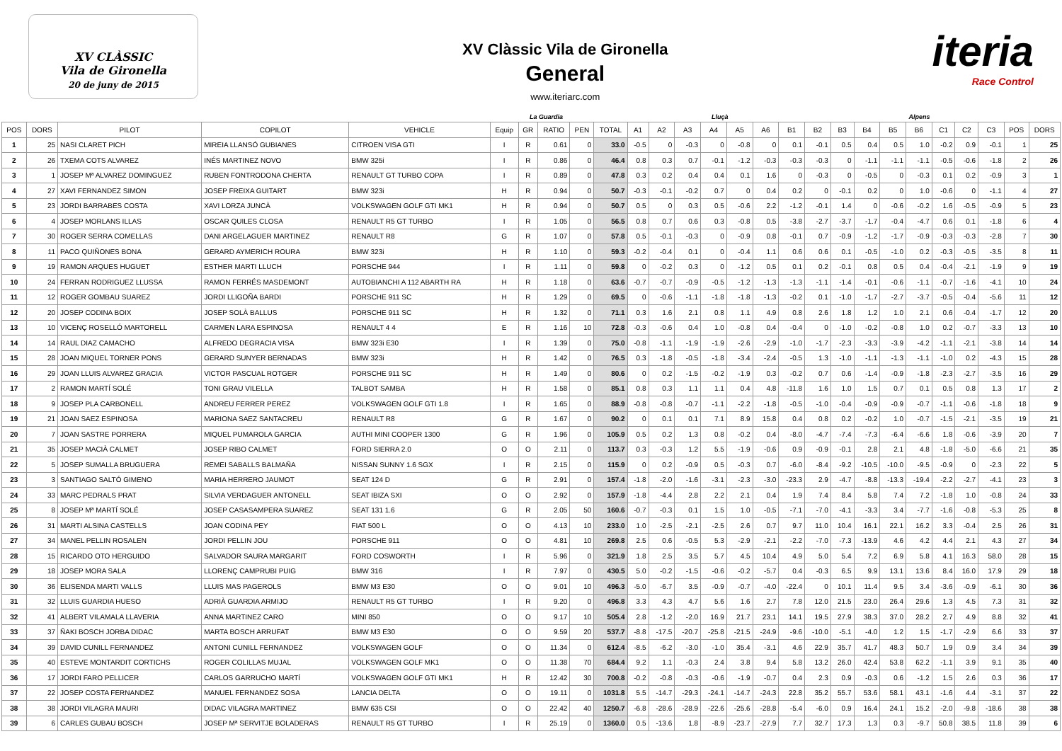XV CLÀSSIC
Vila de Gironella
20 de juny de 2015
XV Clàssic Vila de Gironella
General
www.iteriarc.com
iteria
Race Control
La Guardia Lluçà Alpens
| POS | DORS | PILOT | COPILOT | VEHICLE | Equip | GR | RATIO | PEN | TOTAL | A1 | A2 | A3 | A4 | A5 | A6 | B1 | B2 | B3 | B4 | B5 | B6 | C1 | C2 | C3 | POS | DORS |
| --- | --- | --- | --- | --- | --- | --- | --- | --- | --- | --- | --- | --- | --- | --- | --- | --- | --- | --- | --- | --- | --- | --- | --- | --- | --- | --- |
| 1 | 25 | NASI CLARET PICH | MIREIA LLANSÓ GUBIANES | CITROEN VISA GTI | I | R | 0.61 | 0 | 33.0 | -0.5 | 0 | -0.3 | 0 | -0.8 | 0 | 0.1 | -0.1 | 0.5 | 0.4 | 0.5 | 1.0 | -0.2 | 0.9 | -0.1 | 1 | 25 |
| 2 | 26 | TXEMA COTS ALVAREZ | INÉS MARTINEZ NOVO | BMW 325i | I | R | 0.86 | 0 | 46.4 | 0.8 | 0.3 | 0.7 | -0.1 | -1.2 | -0.3 | -0.3 | -0.3 | 0 | -1.1 | -1.1 | -1.1 | -0.5 | -0.6 | -1.8 | 2 | 26 |
| 3 | 1 | JOSEP Mª ALVAREZ DOMINGUEZ | RUBEN FONTRODONA CHERTA | RENAULT GT TURBO COPA | I | R | 0.89 | 0 | 47.8 | 0.3 | 0.2 | 0.4 | 0.4 | 0.1 | 1.6 | 0 | -0.3 | 0 | -0.5 | 0 | -0.3 | 0.1 | 0.2 | -0.9 | 3 | 1 |
| 4 | 27 | XAVI FERNANDEZ SIMON | JOSEP FREIXA GUITART | BMW 323i | H | R | 0.94 | 0 | 50.7 | -0.3 | -0.1 | -0.2 | 0.7 | 0 | 0.4 | 0.2 | 0 | -0.1 | 0.2 | 0 | 1.0 | -0.6 | 0 | -1.1 | 4 | 27 |
| 5 | 23 | JORDI BARRABES COSTA | XAVI LORZA JUNCÀ | VOLKSWAGEN GOLF GTI MK1 | H | R | 0.94 | 0 | 50.7 | 0.5 | 0 | 0.3 | 0.5 | -0.6 | 2.2 | -1.2 | -0.1 | 1.4 | 0 | -0.6 | -0.2 | 1.6 | -0.5 | -0.9 | 5 | 23 |
| 6 | 4 | JOSEP MORLANS ILLAS | OSCAR QUILES CLOSA | RENAULT R5 GT TURBO | I | R | 1.05 | 0 | 56.5 | 0.8 | 0.7 | 0.6 | 0.3 | -0.8 | 0.5 | -3.8 | -2.7 | -3.7 | -1.7 | -0.4 | -4.7 | 0.6 | 0.1 | -1.8 | 6 | 4 |
| 7 | 30 | ROGER SERRA COMELLAS | DANI ARGELAGUER MARTINEZ | RENAULT R8 | G | R | 1.07 | 0 | 57.8 | 0.5 | -0.1 | -0.3 | 0 | -0.9 | 0.8 | -0.1 | 0.7 | -0.9 | -1.2 | -1.7 | -0.9 | -0.3 | -0.3 | -2.8 | 7 | 30 |
| 8 | 11 | PACO QUIÑONES BONA | GERARD AYMERICH ROURA | BMW 323i | H | R | 1.10 | 0 | 59.3 | -0.2 | -0.4 | 0.1 | 0 | -0.4 | 1.1 | 0.6 | 0.6 | 0.1 | -0.5 | -1.0 | 0.2 | -0.3 | -0.5 | -3.5 | 8 | 11 |
| 9 | 19 | RAMON ARQUES HUGUET | ESTHER MARTI LLUCH | PORSCHE 944 | I | R | 1.11 | 0 | 59.8 | 0 | -0.2 | 0.3 | 0 | -1.2 | 0.5 | 0.1 | 0.2 | -0.1 | 0.8 | 0.5 | 0.4 | -0.4 | -2.1 | -1.9 | 9 | 19 |
| 10 | 24 | FERRAN RODRIGUEZ LLUSSA | RAMON FERRÉS MASDEMONT | AUTOBIANCHI A 112 ABARTH RA | H | R | 1.18 | 0 | 63.6 | -0.7 | -0.7 | -0.9 | -0.5 | -1.2 | -1.3 | -1.3 | -1.1 | -1.4 | -0.1 | -0.6 | -1.1 | -0.7 | -1.6 | -4.1 | 10 | 24 |
| 11 | 12 | ROGER GOMBAU SUAREZ | JORDI LLIGOÑA BARDI | PORSCHE 911 SC | H | R | 1.29 | 0 | 69.5 | 0 | -0.6 | -1.1 | -1.8 | -1.8 | -1.3 | -0.2 | 0.1 | -1.0 | -1.7 | -2.7 | -3.7 | -0.5 | -0.4 | -5.6 | 11 | 12 |
| 12 | 20 | JOSEP CODINA BOIX | JOSEP SOLÀ BALLUS | PORSCHE 911 SC | H | R | 1.32 | 0 | 71.1 | 0.3 | 1.6 | 2.1 | 0.8 | 1.1 | 4.9 | 0.8 | 2.6 | 1.8 | 1.2 | 1.0 | 2.1 | 0.6 | -0.4 | -1.7 | 12 | 20 |
| 13 | 10 | VICENÇ ROSELLÓ MARTORELL | CARMEN LARA ESPINOSA | RENAULT 4 4 | E | R | 1.16 | 10 | 72.8 | -0.3 | -0.6 | 0.4 | 1.0 | -0.8 | 0.4 | -0.4 | 0 | -1.0 | -0.2 | -0.8 | 1.0 | 0.2 | -0.7 | -3.3 | 13 | 10 |
| 14 | 14 | RAUL DIAZ CAMACHO | ALFREDO DEGRACIA VISA | BMW 323i E30 | I | R | 1.39 | 0 | 75.0 | -0.8 | -1.1 | -1.9 | -1.9 | -2.6 | -2.9 | -1.0 | -1.7 | -2.3 | -3.3 | -3.9 | -4.2 | -1.1 | -2.1 | -3.8 | 14 | 14 |
| 15 | 28 | JOAN MIQUEL TORNER PONS | GERARD SUNYER BERNADAS | BMW 323i | H | R | 1.42 | 0 | 76.5 | 0.3 | -1.8 | -0.5 | -1.8 | -3.4 | -2.4 | -0.5 | 1.3 | -1.0 | -1.1 | -1.3 | -1.1 | -1.0 | 0.2 | -4.3 | 15 | 28 |
| 16 | 29 | JOAN LLUIS ALVAREZ GRACIA | VICTOR PASCUAL ROTGER | PORSCHE 911 SC | H | R | 1.49 | 0 | 80.6 | 0 | 0.2 | -1.5 | -0.2 | -1.9 | 0.3 | -0.2 | 0.7 | 0.6 | -1.4 | -0.9 | -1.8 | -2.3 | -2.7 | -3.5 | 16 | 29 |
| 17 | 2 | RAMON MARTÍ SOLÉ | TONI GRAU VILELLA | TALBOT SAMBA | H | R | 1.58 | 0 | 85.1 | 0.8 | 0.3 | 1.1 | 1.1 | 0.4 | 4.8 | -11.8 | 1.6 | 1.0 | 1.5 | 0.7 | 0.1 | 0.5 | 0.8 | 1.3 | 17 | 2 |
| 18 | 9 | JOSEP PLA CARBONELL | ANDREU FERRER PEREZ | VOLKSWAGEN GOLF GTI 1.8 | I | R | 1.65 | 0 | 88.9 | -0.8 | -0.8 | -0.7 | -1.1 | -2.2 | -1.8 | -0.5 | -1.0 | -0.4 | -0.9 | -0.9 | -0.7 | -1.1 | -0.6 | -1.8 | 18 | 9 |
| 19 | 21 | JOAN SAEZ ESPINOSA | MARIONA SAEZ SANTACREU | RENAULT R8 | G | R | 1.67 | 0 | 90.2 | 0 | 0.1 | 0.1 | 7.1 | 8.9 | 15.8 | 0.4 | 0.8 | 0.2 | -0.2 | 1.0 | -0.7 | -1.5 | -2.1 | -3.5 | 19 | 21 |
| 20 | 7 | JOAN SASTRE PORRERA | MIQUEL PUMAROLA GARCIA | AUTHI MINI COOPER 1300 | G | R | 1.96 | 0 | 105.9 | 0.5 | 0.2 | 1.3 | 0.8 | -0.2 | 0.4 | -8.0 | -4.7 | -7.4 | -7.3 | -6.4 | -6.6 | 1.8 | -0.6 | -3.9 | 20 | 7 |
| 21 | 35 | JOSEP MACIÀ CALMET | JOSEP RIBO CALMET | FORD SIERRA 2.0 | O | O | 2.11 | 0 | 113.7 | 0.3 | -0.3 | 1.2 | 5.5 | -1.9 | -0.6 | 0.9 | -0.9 | -0.1 | 2.8 | 2.1 | 4.8 | -1.8 | -5.0 | -6.6 | 21 | 35 |
| 22 | 5 | JOSEP SUMALLA BRUGUERA | REMEI SABALLS BALMAÑA | NISSAN SUNNY 1.6 SGX | I | R | 2.15 | 0 | 115.9 | 0 | 0.2 | -0.9 | 0.5 | -0.3 | 0.7 | -6.0 | -8.4 | -9.2 | -10.5 | -10.0 | -9.5 | -0.9 | 0 | -2.3 | 22 | 5 |
| 23 | 3 | SANTIAGO SALTÓ GIMENO | MARIA HERRERO JAUMOT | SEAT 124 D | G | R | 2.91 | 0 | 157.4 | -1.8 | -2.0 | -1.6 | -3.1 | -2.3 | -3.0 | -23.3 | 2.9 | -4.7 | -8.8 | -13.3 | -19.4 | -2.2 | -2.7 | -4.1 | 23 | 3 |
| 24 | 33 | MARC PEDRALS PRAT | SILVIA VERDAGUER ANTONELL | SEAT IBIZA SXI | O | O | 2.92 | 0 | 157.9 | -1.8 | -4.4 | 2.8 | 2.2 | 2.1 | 0.4 | 1.9 | 7.4 | 8.4 | 5.8 | 7.4 | 7.2 | -1.8 | 1.0 | -0.8 | 24 | 33 |
| 25 | 8 | JOSEP Mª MARTÍ SOLÉ | JOSEP CASASAMPERA SUAREZ | SEAT 131 1.6 | G | R | 2.05 | 50 | 160.6 | -0.7 | -0.3 | 0.1 | 1.5 | 1.0 | -0.5 | -7.1 | -7.0 | -4.1 | -3.3 | 3.4 | -7.7 | -1.6 | -0.8 | -5.3 | 25 | 8 |
| 26 | 31 | MARTI ALSINA CASTELLS | JOAN CODINA PEY | FIAT 500 L | O | O | 4.13 | 10 | 233.0 | 1.0 | -2.5 | -2.1 | -2.5 | 2.6 | 0.7 | 9.7 | 11.0 | 10.4 | 16.1 | 22.1 | 16.2 | 3.3 | -0.4 | 2.5 | 26 | 31 |
| 27 | 34 | MANEL PELLIN ROSALEN | JORDI PELLIN JOU | PORSCHE 911 | O | O | 4.81 | 10 | 269.8 | 2.5 | 0.6 | -0.5 | 5.3 | -2.9 | -2.1 | -2.2 | -7.0 | -7.3 | -13.9 | 4.6 | 4.2 | 4.4 | 2.1 | 4.3 | 27 | 34 |
| 28 | 15 | RICARDO OTO HERGUIDO | SALVADOR SAURA MARGARIT | FORD COSWORTH | I | R | 5.96 | 0 | 321.9 | 1.8 | 2.5 | 3.5 | 5.7 | 4.5 | 10.4 | 4.9 | 5.0 | 5.4 | 7.2 | 6.9 | 5.8 | 4.1 | 16.3 | 58.0 | 28 | 15 |
| 29 | 18 | JOSEP MORA SALA | LLORENÇ CAMPRUBI PUIG | BMW 316 | I | R | 7.97 | 0 | 430.5 | 5.0 | -0.2 | -1.5 | -0.6 | -0.2 | -5.7 | 0.4 | -0.3 | 6.5 | 9.9 | 13.1 | 13.6 | 8.4 | 16.0 | 17.9 | 29 | 18 |
| 30 | 36 | ELISENDA MARTI VALLS | LLUIS MAS PAGEROLS | BMW M3 E30 | O | O | 9.01 | 10 | 496.3 | -5.0 | -6.7 | 3.5 | -0.9 | -0.7 | -4.0 | -22.4 | 0 | 10.1 | 11.4 | 9.5 | 3.4 | -3.6 | -0.9 | -6.1 | 30 | 36 |
| 31 | 32 | LLUIS GUARDIA HUESO | ADRIÀ GUARDIA ARMIJO | RENAULT R5 GT TURBO | I | R | 9.20 | 0 | 496.8 | 3.3 | 4.3 | 4.7 | 5.6 | 1.6 | 2.7 | 7.8 | 12.0 | 21.5 | 23.0 | 26.4 | 29.6 | 1.3 | 4.5 | 7.3 | 31 | 32 |
| 32 | 41 | ALBERT VILAMALA LLAVERIA | ANNA MARTINEZ CARO | MINI 850 | O | O | 9.17 | 10 | 505.4 | 2.8 | -1.2 | -2.0 | 16.9 | 21.7 | 23.1 | 14.1 | 19.5 | 27.9 | 38.3 | 37.0 | 28.2 | 2.7 | 4.9 | 8.8 | 32 | 41 |
| 33 | 37 | ÑAKI BOSCH JORBA DIDAC | MARTA BOSCH ARRUFAT | BMW M3 E30 | O | O | 9.59 | 20 | 537.7 | -8.8 | -17.5 | -20.7 | -25.8 | -21.5 | -24.9 | -9.6 | -10.0 | -5.1 | -4.0 | 1.2 | 1.5 | -1.7 | -2.9 | 6.6 | 33 | 37 |
| 34 | 39 | DAVID CUNILL FERNANDEZ | ANTONI CUNILL FERNANDEZ | VOLKSWAGEN GOLF | O | O | 11.34 | 0 | 612.4 | -8.5 | -6.2 | -3.0 | -1.0 | 35.4 | -3.1 | 4.6 | 22.9 | 35.7 | 41.7 | 48.3 | 50.7 | 1.9 | 0.9 | 3.4 | 34 | 39 |
| 35 | 40 | ESTEVE MONTARDIT CORTICHS | ROGER COLILLAS MUJAL | VOLKSWAGEN GOLF MK1 | O | O | 11.38 | 70 | 684.4 | 9.2 | 1.1 | -0.3 | 2.4 | 3.8 | 9.4 | 5.8 | 13.2 | 26.0 | 42.4 | 53.8 | 62.2 | -1.1 | 3.9 | 9.1 | 35 | 40 |
| 36 | 17 | JORDI FARO PELLICER | CARLOS GARRUCHO MARTÍ | VOLKSWAGEN GOLF GTI MK1 | H | R | 12.42 | 30 | 700.8 | -0.2 | -0.8 | -0.3 | -0.6 | -1.9 | -0.7 | 0.4 | 2.3 | 0.9 | -0.3 | 0.6 | -1.2 | 1.5 | 2.6 | 0.3 | 36 | 17 |
| 37 | 22 | JOSEP COSTA FERNANDEZ | MANUEL FERNANDEZ SOSA | LANCIA DELTA | O | O | 19.11 | 0 | 1031.8 | 5.5 | -14.7 | -29.3 | -24.1 | -14.7 | -24.3 | 22.8 | 35.2 | 55.7 | 53.6 | 58.1 | 43.1 | -1.6 | 4.4 | -3.1 | 37 | 22 |
| 38 | 38 | JORDI VILAGRA MAURI | DIDAC VILAGRA MARTINEZ | BMW 635 CSI | O | O | 22.42 | 40 | 1250.7 | -6.8 | -28.6 | -28.9 | -22.6 | -25.6 | -28.8 | -5.4 | -6.0 | 0.9 | 16.4 | 24.1 | 15.2 | -2.0 | -9.8 | -18.6 | 38 | 38 |
| 39 | 6 | CARLES GUBAU BOSCH | JOSEP Mª SERVITJE BOLADERAS | RENAULT R5 GT TURBO | I | R | 25.19 | 0 | 1360.0 | 0.5 | -13.6 | 1.8 | -8.9 | -23.7 | -27.9 | 7.7 | 32.7 | 17.3 | 1.3 | 0.3 | -9.7 | 50.8 | 38.5 | 11.8 | 39 | 6 |